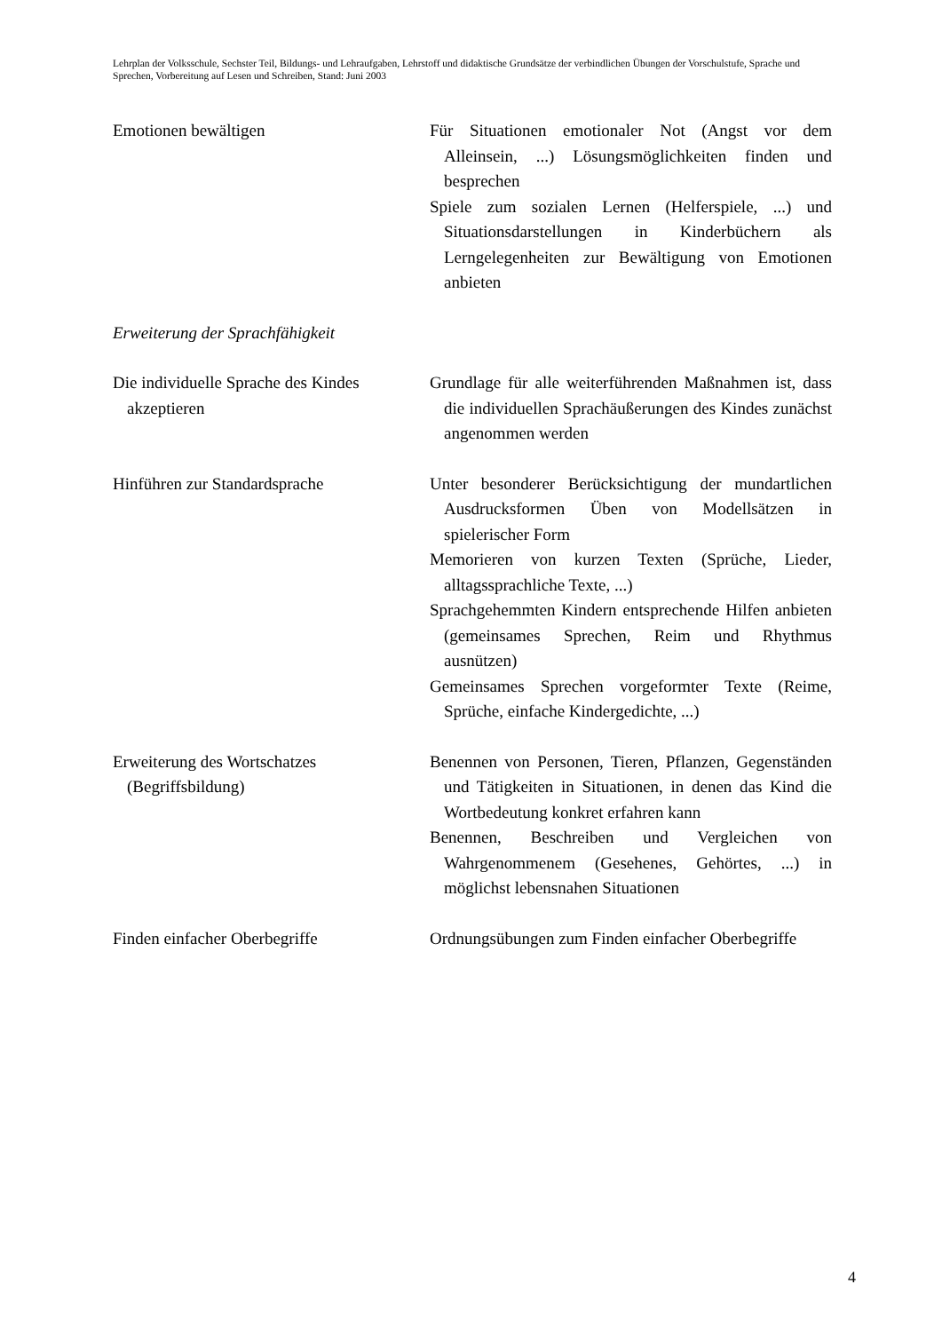Lehrplan der Volksschule, Sechster Teil, Bildungs- und Lehraufgaben, Lehrstoff und didaktische Grundsätze der verbindlichen Übungen der Vorschulstufe, Sprache und Sprechen, Vorbereitung auf Lesen und Schreiben, Stand: Juni 2003
Emotionen bewältigen Für Situationen emotionaler Not (Angst vor dem Alleinsein, ...) Lösungsmöglichkeiten finden und besprechen
Spiele zum sozialen Lernen (Helferspiele, ...) und Situationsdarstellungen in Kinderbüchern als Lerngelegenheiten zur Bewältigung von Emotionen anbieten
Erweiterung der Sprachfähigkeit
Die individuelle Sprache des Kindes akzeptieren
Grundlage für alle weiterführenden Maßnahmen ist, dass die individuellen Sprachäußerungen des Kindes zunächst angenommen werden
Hinführen zur Standardsprache Unter besonderer Berücksichtigung der mundartlichen Ausdrucksformen Üben von Modellsätzen in spielerischer Form
Memorieren von kurzen Texten (Sprüche, Lieder, alltagssprachliche Texte, ...)
Sprachgehemmten Kindern entsprechende Hilfen anbieten (gemeinsames Sprechen, Reim und Rhythmus ausnützen)
Gemeinsames Sprechen vorgeformter Texte (Reime, Sprüche, einfache Kindergedichte, ...)
Erweiterung des Wortschatzes (Begriffsbildung)
Benennen von Personen, Tieren, Pflanzen, Gegenständen und Tätigkeiten in Situationen, in denen das Kind die Wortbedeutung konkret erfahren kann
Benennen, Beschreiben und Vergleichen von Wahrgenommenem (Gesehenes, Gehörtes, ...) in möglichst lebensnahen Situationen
Finden einfacher Oberbegriffe Ordnungsübungen zum Finden einfacher Oberbegriffe
4